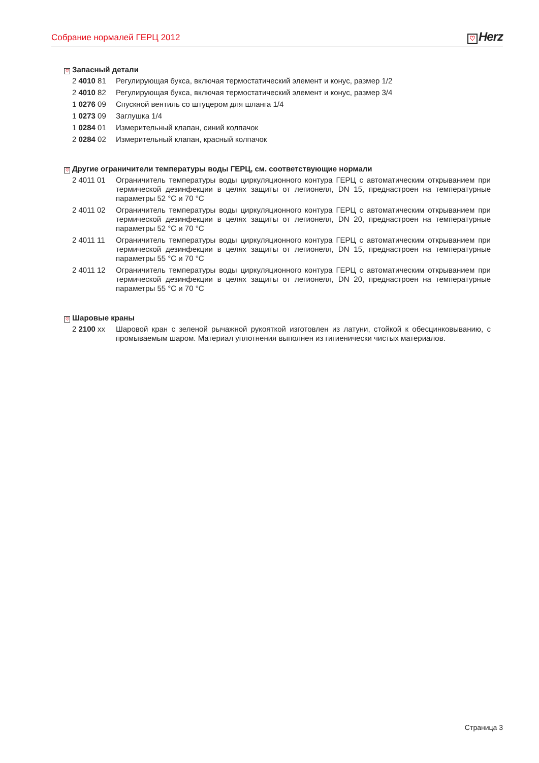Собрание нормалей ГЕРЦ 2012
♡ Herz
♡ Запасный детали
2 4010 81 Регулирующая букса, включая термостатический элемент и конус, размер 1/2
2 4010 82 Регулирующая букса, включая термостатический элемент и конус, размер 3/4
1 0276 09 Спускной вентиль со штуцером для шланга 1/4
1 0273 09 Заглушка 1/4
1 0284 01 Измерительный клапан, синий колпачок
2 0284 02 Измерительный клапан, красный колпачок
♡ Другие ограничители температуры воды ГЕРЦ, см. соответствующие нормали
2 4011 01 Ограничитель температуры воды циркуляционного контура ГЕРЦ с автоматическим открыванием при термической дезинфекции в целях защиты от легионелл, DN 15, преднастроен на температурные параметры 52 °C и 70 °C
2 4011 02 Ограничитель температуры воды циркуляционного контура ГЕРЦ с автоматическим открыванием при термической дезинфекции в целях защиты от легионелл, DN 20, преднастроен на температурные параметры 52 °C и 70 °C
2 4011 11 Ограничитель температуры воды циркуляционного контура ГЕРЦ с автоматическим открыванием при термической дезинфекции в целях защиты от легионелл, DN 15, преднастроен на температурные параметры 55 °C и 70 °C
2 4011 12 Ограничитель температуры воды циркуляционного контура ГЕРЦ с автоматическим открыванием при термической дезинфекции в целях защиты от легионелл, DN 20, преднастроен на температурные параметры 55 °C и 70 °C
♡ Шаровые краны
2 2100 xx Шаровой кран с зеленой рычажной рукояткой изготовлен из латуни, стойкой к обесцинковыванию, с промываемым шаром. Материал уплотнения выполнен из гигиенически чистых материалов.
Страница 3